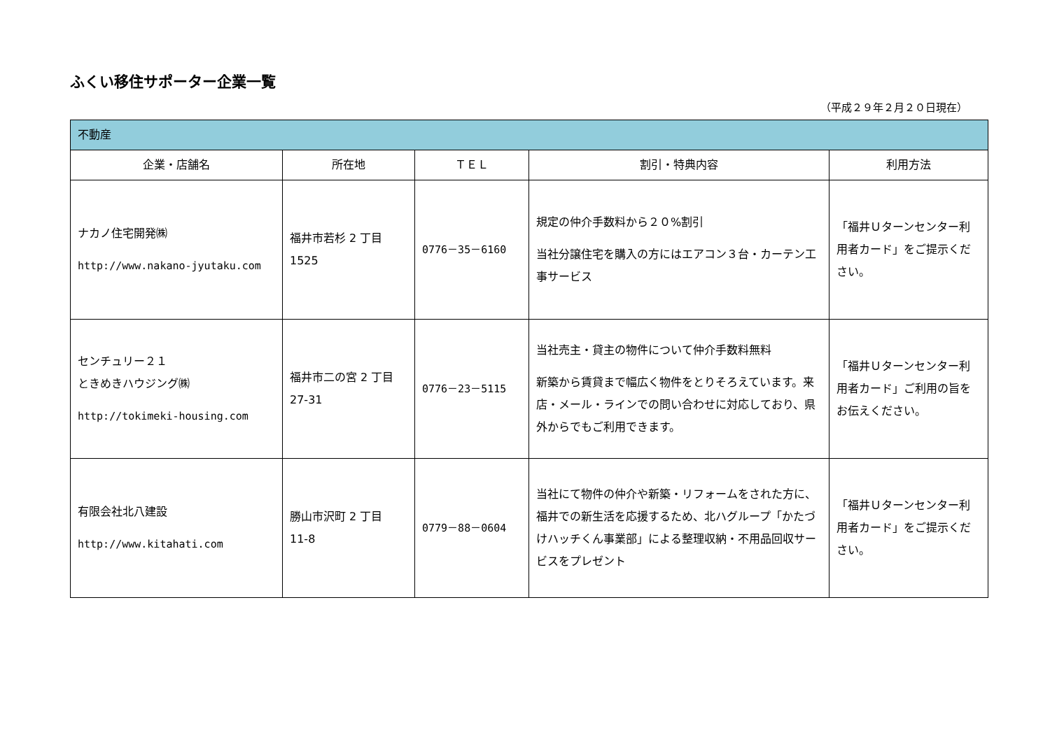ふくい移住サポーター企業一覧
（平成２９年２月２０日現在）
| 不動産 | | | | |
| 企業・店舗名 | 所在地 | ＴＥＬ | 割引・特典内容 | 利用方法 |
| ナカノ住宅開発㈱ http://www.nakano-jyutaku.com | 福井市若杉 2 丁目 1525 | 0776－35－6160 | 規定の仲介手数料から２０%割引 当社分譲住宅を購入の方にはエアコン３台・カーテン工事サービス | 「福井Ｕターンセンター利用者カード」をご提示ください。 |
| センチュリー２１ ときめきハウジング㈱ http://tokimeki-housing.com | 福井市二の宮 2 丁目 27-31 | 0776－23－5115 | 当社売主・貸主の物件について仲介手数料無料 新築から賃貸まで幅広く物件をとりそろえています。来店・メール・ラインでの問い合わせに対応しており、県外からでもご利用できます。 | 「福井Ｕターンセンター利用者カード」ご利用の旨をお伝えください。 |
| 有限会社北八建設 http://www.kitahati.com | 勝山市沢町 2 丁目 11-8 | 0779－88－0604 | 当社にて物件の仲介や新築・リフォームをされた方に、福井での新生活を応援するため、北ハグループ「かたづけハッチくん事業部」による整理収納・不用品回収サービスをプレゼント | 「福井Ｕターンセンター利用者カード」をご提示ください。 |